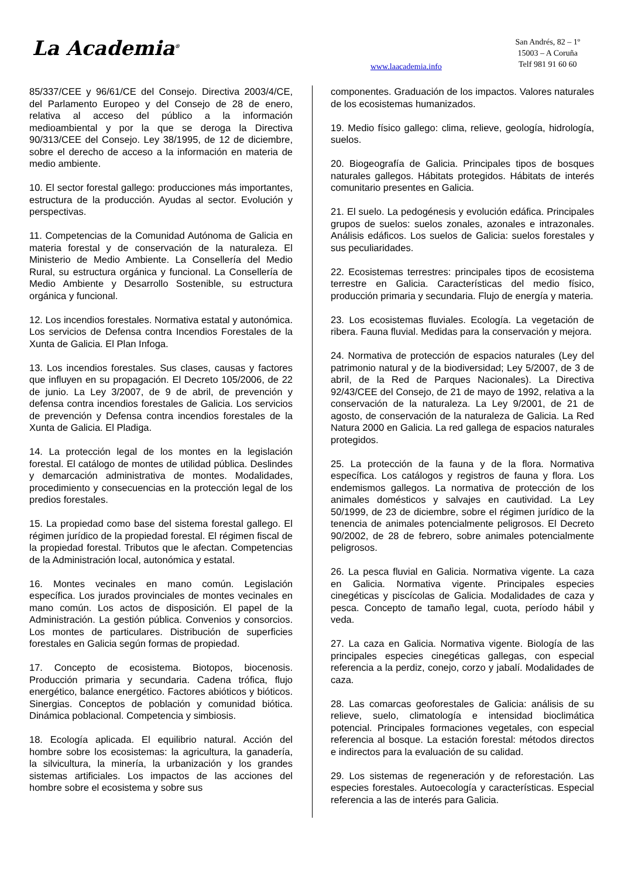La Academia<sup>®</sup>
www.laacademia.info
San Andrés, 82 – 1º
15003 – A Coruña
Telf 981 91 60 60
85/337/CEE y 96/61/CE del Consejo. Directiva 2003/4/CE, del Parlamento Europeo y del Consejo de 28 de enero, relativa al acceso del público a la información medioambiental y por la que se deroga la Directiva 90/313/CEE del Consejo. Ley 38/1995, de 12 de diciembre, sobre el derecho de acceso a la información en materia de medio ambiente.
10. El sector forestal gallego: producciones más importantes, estructura de la producción. Ayudas al sector. Evolución y perspectivas.
11. Competencias de la Comunidad Autónoma de Galicia en materia forestal y de conservación de la naturaleza. El Ministerio de Medio Ambiente. La Consellería del Medio Rural, su estructura orgánica y funcional. La Consellería de Medio Ambiente y Desarrollo Sostenible, su estructura orgánica y funcional.
12. Los incendios forestales. Normativa estatal y autonómica. Los servicios de Defensa contra Incendios Forestales de la Xunta de Galicia. El Plan Infoga.
13. Los incendios forestales. Sus clases, causas y factores que influyen en su propagación. El Decreto 105/2006, de 22 de junio. La Ley 3/2007, de 9 de abril, de prevención y defensa contra incendios forestales de Galicia. Los servicios de prevención y Defensa contra incendios forestales de la Xunta de Galicia. El Pladiga.
14. La protección legal de los montes en la legislación forestal. El catálogo de montes de utilidad pública. Deslindes y demarcación administrativa de montes. Modalidades, procedimiento y consecuencias en la protección legal de los predios forestales.
15. La propiedad como base del sistema forestal gallego. El régimen jurídico de la propiedad forestal. El régimen fiscal de la propiedad forestal. Tributos que le afectan. Competencias de la Administración local, autonómica y estatal.
16. Montes vecinales en mano común. Legislación específica. Los jurados provinciales de montes vecinales en mano común. Los actos de disposición. El papel de la Administración. La gestión pública. Convenios y consorcios. Los montes de particulares. Distribución de superficies forestales en Galicia según formas de propiedad.
17. Concepto de ecosistema. Biotopos, biocenosis. Producción primaria y secundaria. Cadena trófica, flujo energético, balance energético. Factores abióticos y bióticos. Sinergias. Conceptos de población y comunidad biótica. Dinámica poblacional. Competencia y simbiosis.
18. Ecología aplicada. El equilibrio natural. Acción del hombre sobre los ecosistemas: la agricultura, la ganadería, la silvicultura, la minería, la urbanización y los grandes sistemas artificiales. Los impactos de las acciones del hombre sobre el ecosistema y sobre sus
componentes. Graduación de los impactos. Valores naturales de los ecosistemas humanizados.
19. Medio físico gallego: clima, relieve, geología, hidrología, suelos.
20. Biogeografía de Galicia. Principales tipos de bosques naturales gallegos. Hábitats protegidos. Hábitats de interés comunitario presentes en Galicia.
21. El suelo. La pedogénesis y evolución edáfica. Principales grupos de suelos: suelos zonales, azonales e intrazonales. Análisis edáficos. Los suelos de Galicia: suelos forestales y sus peculiaridades.
22. Ecosistemas terrestres: principales tipos de ecosistema terrestre en Galicia. Características del medio físico, producción primaria y secundaria. Flujo de energía y materia.
23. Los ecosistemas fluviales. Ecología. La vegetación de ribera. Fauna fluvial. Medidas para la conservación y mejora.
24. Normativa de protección de espacios naturales (Ley del patrimonio natural y de la biodiversidad; Ley 5/2007, de 3 de abril, de la Red de Parques Nacionales). La Directiva 92/43/CEE del Consejo, de 21 de mayo de 1992, relativa a la conservación de la naturaleza. La Ley 9/2001, de 21 de agosto, de conservación de la naturaleza de Galicia. La Red Natura 2000 en Galicia. La red gallega de espacios naturales protegidos.
25. La protección de la fauna y de la flora. Normativa específica. Los catálogos y registros de fauna y flora. Los endemismos gallegos. La normativa de protección de los animales domésticos y salvajes en cautividad. La Ley 50/1999, de 23 de diciembre, sobre el régimen jurídico de la tenencia de animales potencialmente peligrosos. El Decreto 90/2002, de 28 de febrero, sobre animales potencialmente peligrosos.
26. La pesca fluvial en Galicia. Normativa vigente. La caza en Galicia. Normativa vigente. Principales especies cinegéticas y piscícolas de Galicia. Modalidades de caza y pesca. Concepto de tamaño legal, cuota, período hábil y veda.
27. La caza en Galicia. Normativa vigente. Biología de las principales especies cinegéticas gallegas, con especial referencia a la perdiz, conejo, corzo y jabalí. Modalidades de caza.
28. Las comarcas geoforestales de Galicia: análisis de su relieve, suelo, climatología e intensidad bioclimática potencial. Principales formaciones vegetales, con especial referencia al bosque. La estación forestal: métodos directos e indirectos para la evaluación de su calidad.
29. Los sistemas de regeneración y de reforestación. Las especies forestales. Autoecología y características. Especial referencia a las de interés para Galicia.